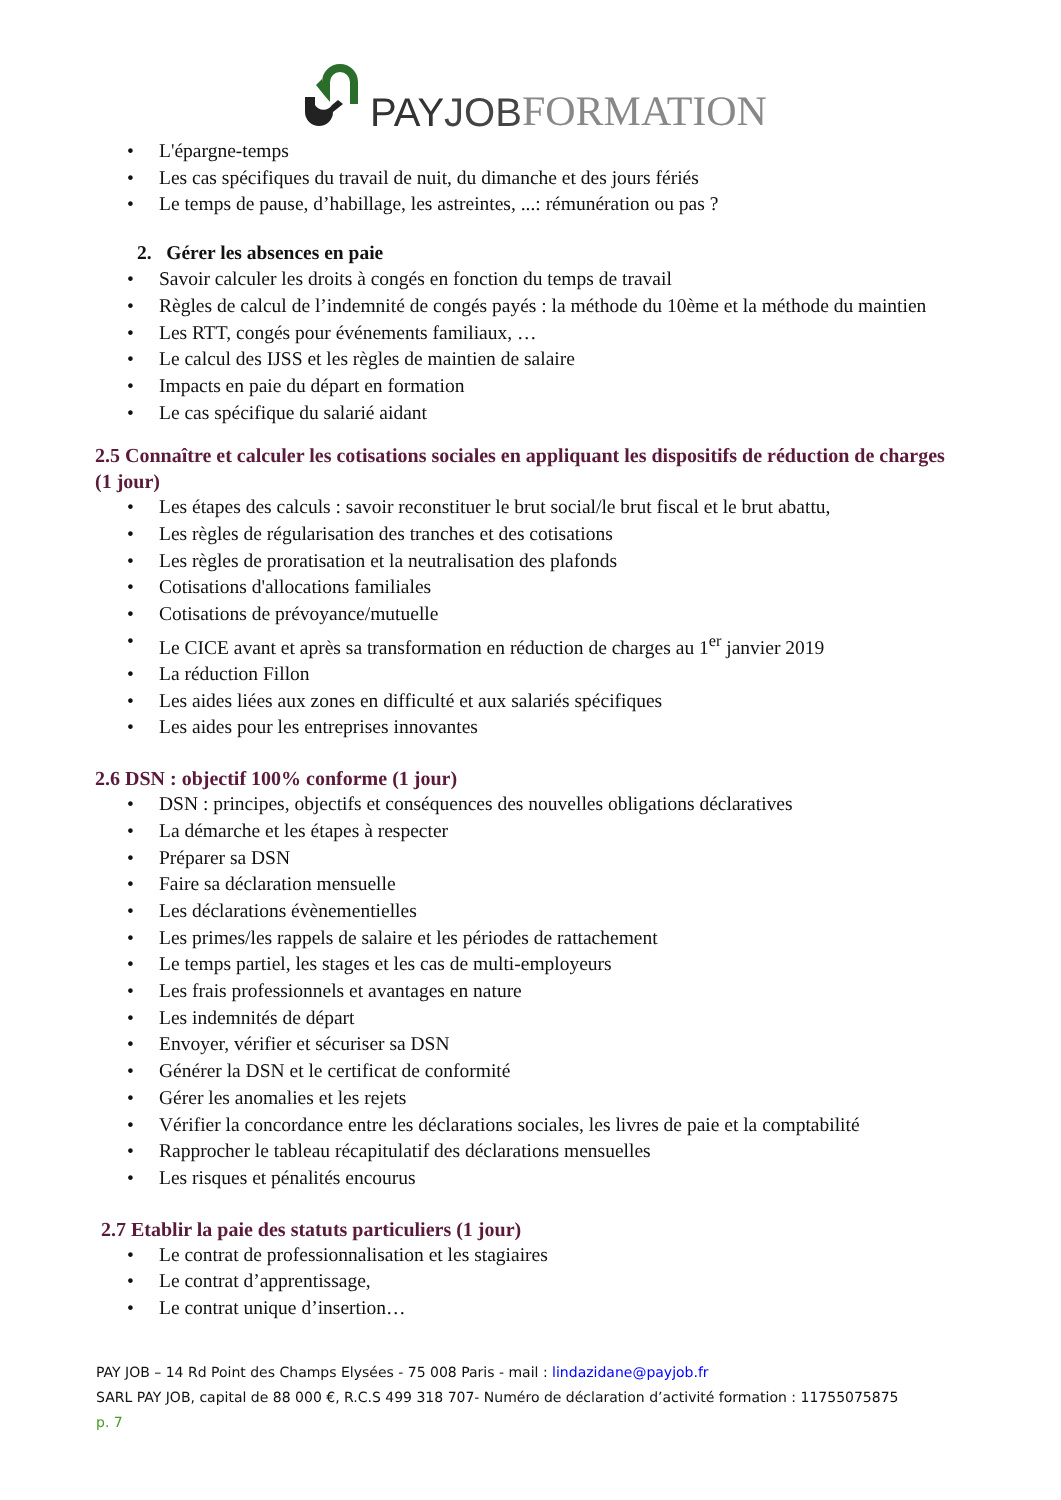PAY JOB FORMATION
L'épargne-temps
Les cas spécifiques du travail de nuit, du dimanche et des jours fériés
Le temps de pause, d’habillage, les astreintes, ...: rémunération ou pas ?
2. Gérer les absences en paie
Savoir calculer les droits à congés en fonction du temps de travail
Règles de calcul de l’indemnité de congés payés : la méthode du 10ème et la méthode du maintien
Les RTT, congés pour événements familiaux, …
Le calcul des IJSS et les règles de maintien de salaire
Impacts en paie du départ en formation
Le cas spécifique du salarié aidant
2.5 Connaître et calculer les cotisations sociales en appliquant les dispositifs de réduction de charges (1 jour)
Les étapes des calculs : savoir reconstituer le brut social/le brut fiscal et le brut abattu,
Les règles de régularisation des tranches et des cotisations
Les règles de proratisation et la neutralisation des plafonds
Cotisations d'allocations familiales
Cotisations de prévoyance/mutuelle
Le CICE avant et après sa transformation en réduction de charges au 1<sup>er</sup> janvier 2019
La réduction Fillon
Les aides liées aux zones en difficulté et aux salariés spécifiques
Les aides pour les entreprises innovantes
2.6 DSN : objectif 100% conforme (1 jour)
DSN : principes, objectifs et conséquences des nouvelles obligations déclaratives
La démarche et les étapes à respecter
Préparer sa DSN
Faire sa déclaration mensuelle
Les déclarations évènementielles
Les primes/les rappels de salaire et les périodes de rattachement
Le temps partiel, les stages et les cas de multi-employeurs
Les frais professionnels et avantages en nature
Les indemnités de départ
Envoyer, vérifier et sécuriser sa DSN
Générer la DSN et le certificat de conformité
Gérer les anomalies et les rejets
Vérifier la concordance entre les déclarations sociales, les livres de paie et la comptabilité
Rapprocher le tableau récapitulatif des déclarations mensuelles
Les risques et pénalités encourus
2.7 Etablir la paie des statuts particuliers (1 jour)
Le contrat de professionnalisation et les stagiaires
Le contrat d’apprentissage,
Le contrat unique d’insertion…
PAY JOB – 14 Rd Point des Champs Elysées - 75 008 Paris - mail : lindazidane@payjob.fr
SARL PAY JOB, capital de 88 000 €, R.C.S 499 318 707- Numéro de déclaration d’activité formation : 11755075875
p. 7